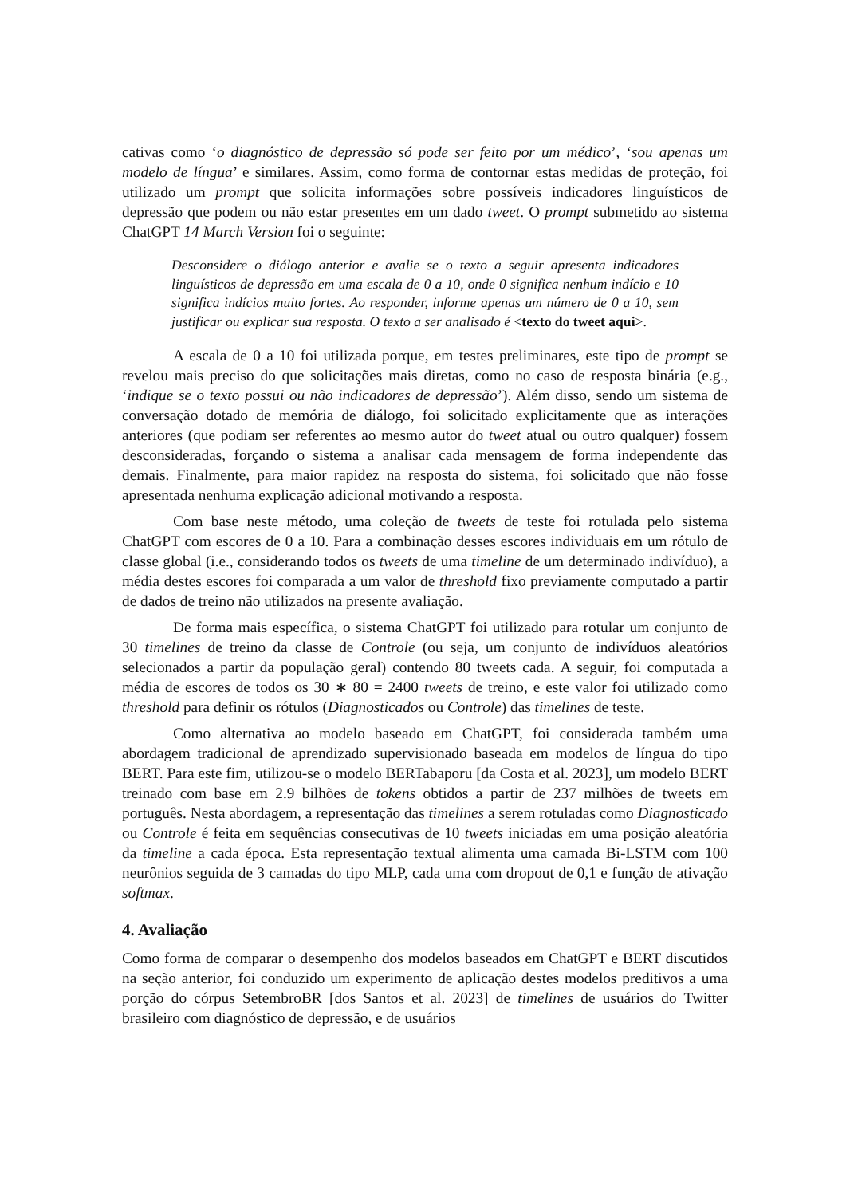cativas como ‘o diagnóstico de depressão só pode ser feito por um médico’, ‘sou apenas um modelo de língua’ e similares. Assim, como forma de contornar estas medidas de proteção, foi utilizado um prompt que solicita informações sobre possíveis indicadores linguísticos de depressão que podem ou não estar presentes em um dado tweet. O prompt submetido ao sistema ChatGPT 14 March Version foi o seguinte:
Desconsidere o diálogo anterior e avalie se o texto a seguir apresenta indicadores linguísticos de depressão em uma escala de 0 a 10, onde 0 significa nenhum indício e 10 significa indícios muito fortes. Ao responder, informe apenas um número de 0 a 10, sem justificar ou explicar sua resposta. O texto a ser analisado é <texto do tweet aqui>.
A escala de 0 a 10 foi utilizada porque, em testes preliminares, este tipo de prompt se revelou mais preciso do que solicitações mais diretas, como no caso de resposta binária (e.g., ‘indique se o texto possui ou não indicadores de depressão’). Além disso, sendo um sistema de conversação dotado de memória de diálogo, foi solicitado explicitamente que as interações anteriores (que podiam ser referentes ao mesmo autor do tweet atual ou outro qualquer) fossem desconsideradas, forçando o sistema a analisar cada mensagem de forma independente das demais. Finalmente, para maior rapidez na resposta do sistema, foi solicitado que não fosse apresentada nenhuma explicação adicional motivando a resposta.
Com base neste método, uma coleção de tweets de teste foi rotulada pelo sistema ChatGPT com escores de 0 a 10. Para a combinação desses escores individuais em um rótulo de classe global (i.e., considerando todos os tweets de uma timeline de um determinado indivíduo), a média destes escores foi comparada a um valor de threshold fixo previamente computado a partir de dados de treino não utilizados na presente avaliação.
De forma mais específica, o sistema ChatGPT foi utilizado para rotular um conjunto de 30 timelines de treino da classe de Controle (ou seja, um conjunto de indivíduos aleatórios selecionados a partir da população geral) contendo 80 tweets cada. A seguir, foi computada a média de escores de todos os 30 ∗ 80 = 2400 tweets de treino, e este valor foi utilizado como threshold para definir os rótulos (Diagnosticados ou Controle) das timelines de teste.
Como alternativa ao modelo baseado em ChatGPT, foi considerada também uma abordagem tradicional de aprendizado supervisionado baseada em modelos de língua do tipo BERT. Para este fim, utilizou-se o modelo BERTabaporu [da Costa et al. 2023], um modelo BERT treinado com base em 2.9 bilhões de tokens obtidos a partir de 237 milhões de tweets em português. Nesta abordagem, a representação das timelines a serem rotuladas como Diagnosticado ou Controle é feita em sequências consecutivas de 10 tweets iniciadas em uma posição aleatória da timeline a cada época. Esta representação textual alimenta uma camada Bi-LSTM com 100 neurônios seguida de 3 camadas do tipo MLP, cada uma com dropout de 0,1 e função de ativação softmax.
4. Avaliação
Como forma de comparar o desempenho dos modelos baseados em ChatGPT e BERT discutidos na seção anterior, foi conduzido um experimento de aplicação destes modelos preditivos a uma porção do córpus SetembroBR [dos Santos et al. 2023] de timelines de usuários do Twitter brasileiro com diagnóstico de depressão, e de usuários